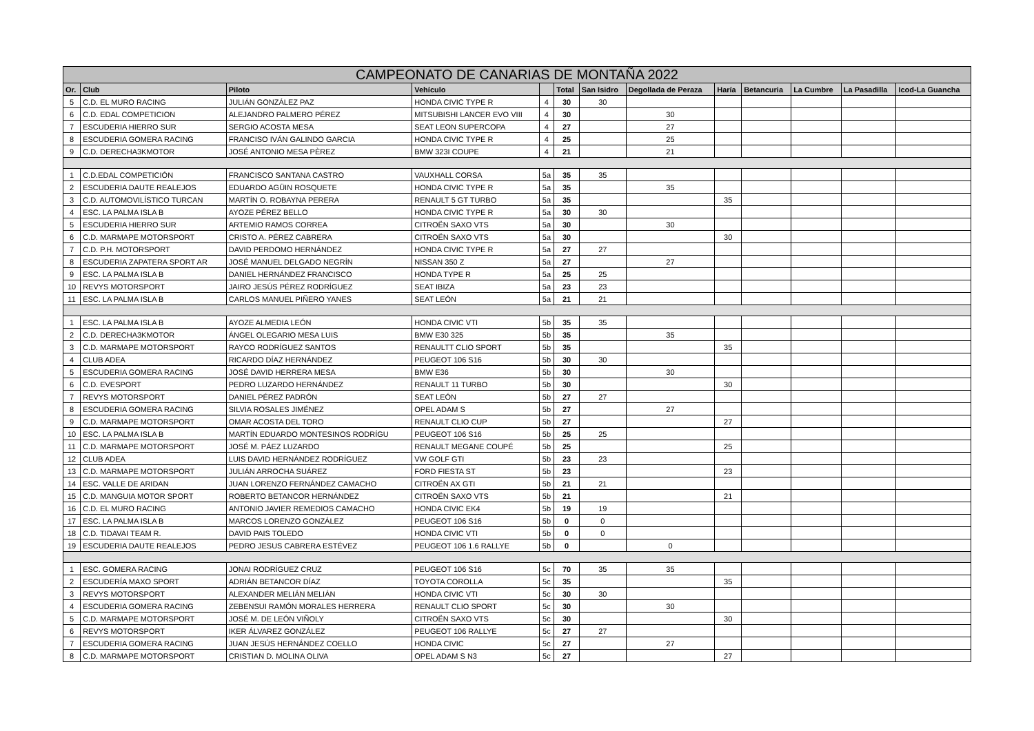| CAMPEONATO DE CANARIAS DE MONTAÑA 2022 | | | | | | | | | | | | |
| --- | --- | --- | --- | --- | --- | --- | --- | --- | --- | --- | --- | --- |
| Or. | Club | Piloto | Vehículo | | Total | San Isidro | Degollada de Peraza | Haría | Betancuria | La Cumbre | La Pasadilla | Icod-La Guancha |
| 5 | C.D. EL MURO RACING | JULIÁN GONZÁLEZ PAZ | HONDA CIVIC TYPE R | 4 | 30 | 30 | | | | | | |
| 6 | C.D. EDAL COMPETICION | ALEJANDRO PALMERO PÉREZ | MITSUBISHI LANCER EVO VIII | 4 | 30 | | 30 | | | | | |
| 7 | ESCUDERIA HIERRO SUR | SERGIO ACOSTA MESA | SEAT LEON SUPERCOPA | 4 | 27 | | 27 | | | | | |
| 8 | ESCUDERIA GOMERA RACING | FRANCISO IVÁN GALINDO GARCIA | HONDA CIVIC TYPE R | 4 | 25 | | 25 | | | | | |
| 9 | C.D. DERECHA3KMOTOR | JOSÉ ANTONIO MESA PÈREZ | BMW 323I COUPE | 4 | 21 | | 21 | | | | | |
| 1 | C.D.EDAL COMPETICIÓN | FRANCISCO SANTANA CASTRO | VAUXHALL CORSA | 5a | 35 | 35 | | | | | | |
| 2 | ESCUDERIA DAUTE REALEJOS | EDUARDO AGÜIN ROSQUETE | HONDA CIVIC TYPE R | 5a | 35 | | 35 | | | | | |
| 3 | C.D. AUTOMOVILÍSTICO TURCAN | MARTÍN O. ROBAYNA PERERA | RENAULT 5 GT TURBO | 5a | 35 | | | 35 | | | | |
| 4 | ESC. LA PALMA ISLA B | AYOZE PÉREZ BELLO | HONDA CIVIC TYPE R | 5a | 30 | 30 | | | | | | |
| 5 | ESCUDERIA HIERRO SUR | ARTEMIO RAMOS CORREA | CITROËN SAXO VTS | 5a | 30 | | 30 | | | | | |
| 6 | C.D. MARMAPE MOTORSPORT | CRISTO A. PÉREZ CABRERA | CITROËN SAXO VTS | 5a | 30 | | | 30 | | | | |
| 7 | C.D. P.H. MOTORSPORT | DAVID PERDOMO HERNÁNDEZ | HONDA CIVIC TYPE R | 5a | 27 | 27 | | | | | | |
| 8 | ESCUDERIA ZAPATERA SPORT AR | JOSÉ MANUEL DELGADO NEGRÍN | NISSAN 350 Z | 5a | 27 | | 27 | | | | | |
| 9 | ESC. LA PALMA ISLA B | DANIEL HERNÁNDEZ FRANCISCO | HONDA TYPE R | 5a | 25 | 25 | | | | | | |
| 10 | REVYS MOTORSPORT | JAIRO JESÚS PÉREZ RODRÍGUEZ | SEAT IBIZA | 5a | 23 | 23 | | | | | | |
| 11 | ESC. LA PALMA ISLA B | CARLOS MANUEL PIÑERO YANES | SEAT LEÓN | 5a | 21 | 21 | | | | | | |
| 1 | ESC. LA PALMA ISLA B | AYOZE ALMEDIA LEÓN | HONDA CIVIC VTI | 5b | 35 | 35 | | | | | | |
| 2 | C.D. DERECHA3KMOTOR | ÁNGEL OLEGARIO MESA LUIS | BMW E30 325 | 5b | 35 | | 35 | | | | | |
| 3 | C.D. MARMAPE MOTORSPORT | RAYCO RODRÍGUEZ SANTOS | RENAULTT CLIO SPORT | 5b | 35 | | | 35 | | | | |
| 4 | CLUB ADEA | RICARDO DÍAZ HERNÁNDEZ | PEUGEOT 106 S16 | 5b | 30 | 30 | | | | | | |
| 5 | ESCUDERIA GOMERA RACING | JOSÉ DAVID HERRERA MESA | BMW E36 | 5b | 30 | | 30 | | | | | |
| 6 | C.D. EVESPORT | PEDRO LUZARDO HERNÁNDEZ | RENAULT 11 TURBO | 5b | 30 | | | 30 | | | | |
| 7 | REVYS MOTORSPORT | DANIEL PÉREZ PADRÓN | SEAT LEÓN | 5b | 27 | 27 | | | | | | |
| 8 | ESCUDERIA GOMERA RACING | SILVIA ROSALES JIMÉNEZ | OPEL ADAM S | 5b | 27 | | 27 | | | | | |
| 9 | C.D. MARMAPE MOTORSPORT | OMAR ACOSTA DEL TORO | RENAULT CLIO CUP | 5b | 27 | | | 27 | | | | |
| 10 | ESC. LA PALMA ISLA B | MARTÍN EDUARDO MONTESINOS RODRÍGU | PEUGEOT 106 S16 | 5b | 25 | 25 | | | | | | |
| 11 | C.D. MARMAPE MOTORSPORT | JOSÉ M. PÁEZ LUZARDO | RENAULT MEGANE COUPÉ | 5b | 25 | | | 25 | | | | |
| 12 | CLUB ADEA | LUIS DAVID HERNÁNDEZ RODRÍGUEZ | VW GOLF GTI | 5b | 23 | 23 | | | | | | |
| 13 | C.D. MARMAPE MOTORSPORT | JULIÁN ARROCHA SUÁREZ | FORD FIESTA ST | 5b | 23 | | | 23 | | | | |
| 14 | ESC. VALLE DE ARIDAN | JUAN LORENZO FERNÁNDEZ CAMACHO | CITROËN AX GTI | 5b | 21 | 21 | | | | | | |
| 15 | C.D. MANGUIA MOTOR SPORT | ROBERTO BETANCOR HERNÁNDEZ | CITROËN SAXO VTS | 5b | 21 | | | 21 | | | | |
| 16 | C.D. EL MURO RACING | ANTONIO JAVIER REMEDIOS CAMACHO | HONDA CIVIC EK4 | 5b | 19 | 19 | | | | | | |
| 17 | ESC. LA PALMA ISLA B | MARCOS LORENZO GONZÁLEZ | PEUGEOT 106 S16 | 5b | 0 | 0 | | | | | | |
| 18 | C.D. TIDAVAI TEAM R. | DAVID PAIS TOLEDO | HONDA CIVIC VTI | 5b | 0 | 0 | | | | | | |
| 19 | ESCUDERIA DAUTE REALEJOS | PEDRO JESUS CABRERA ESTÉVEZ | PEUGEOT 106 1.6 RALLYE | 5b | 0 | | 0 | | | | | |
| 1 | ESC. GOMERA RACING | JONAI RODRÍGUEZ CRUZ | PEUGEOT 106 S16 | 5c | 70 | 35 | 35 | | | | | |
| 2 | ESCUDERÍA MAXO SPORT | ADRIÁN BETANCOR DÍAZ | TOYOTA COROLLA | 5c | 35 | | | 35 | | | | |
| 3 | REVYS MOTORSPORT | ALEXANDER MELIÁN MELIÁN | HONDA CIVIC VTI | 5c | 30 | 30 | | | | | | |
| 4 | ESCUDERIA GOMERA RACING | ZEBENSUI RAMÓN MORALES HERRERA | RENAULT CLIO SPORT | 5c | 30 | | 30 | | | | | |
| 5 | C.D. MARMAPE MOTORSPORT | JOSÉ M. DE LEÓN VIÑOLY | CITROËN SAXO VTS | 5c | 30 | | | 30 | | | | |
| 6 | REVYS MOTORSPORT | IKER ÁLVAREZ GONZÁLEZ | PEUGEOT 106 RALLYE | 5c | 27 | 27 | | | | | | |
| 7 | ESCUDERIA GOMERA RACING | JUAN JESÚS HERNÁNDEZ COELLO | HONDA CIVIC | 5c | 27 | | 27 | | | | | |
| 8 | C.D. MARMAPE MOTORSPORT | CRISTIAN D. MOLINA OLIVA | OPEL ADAM S N3 | 5c | 27 | | | 27 | | | | |